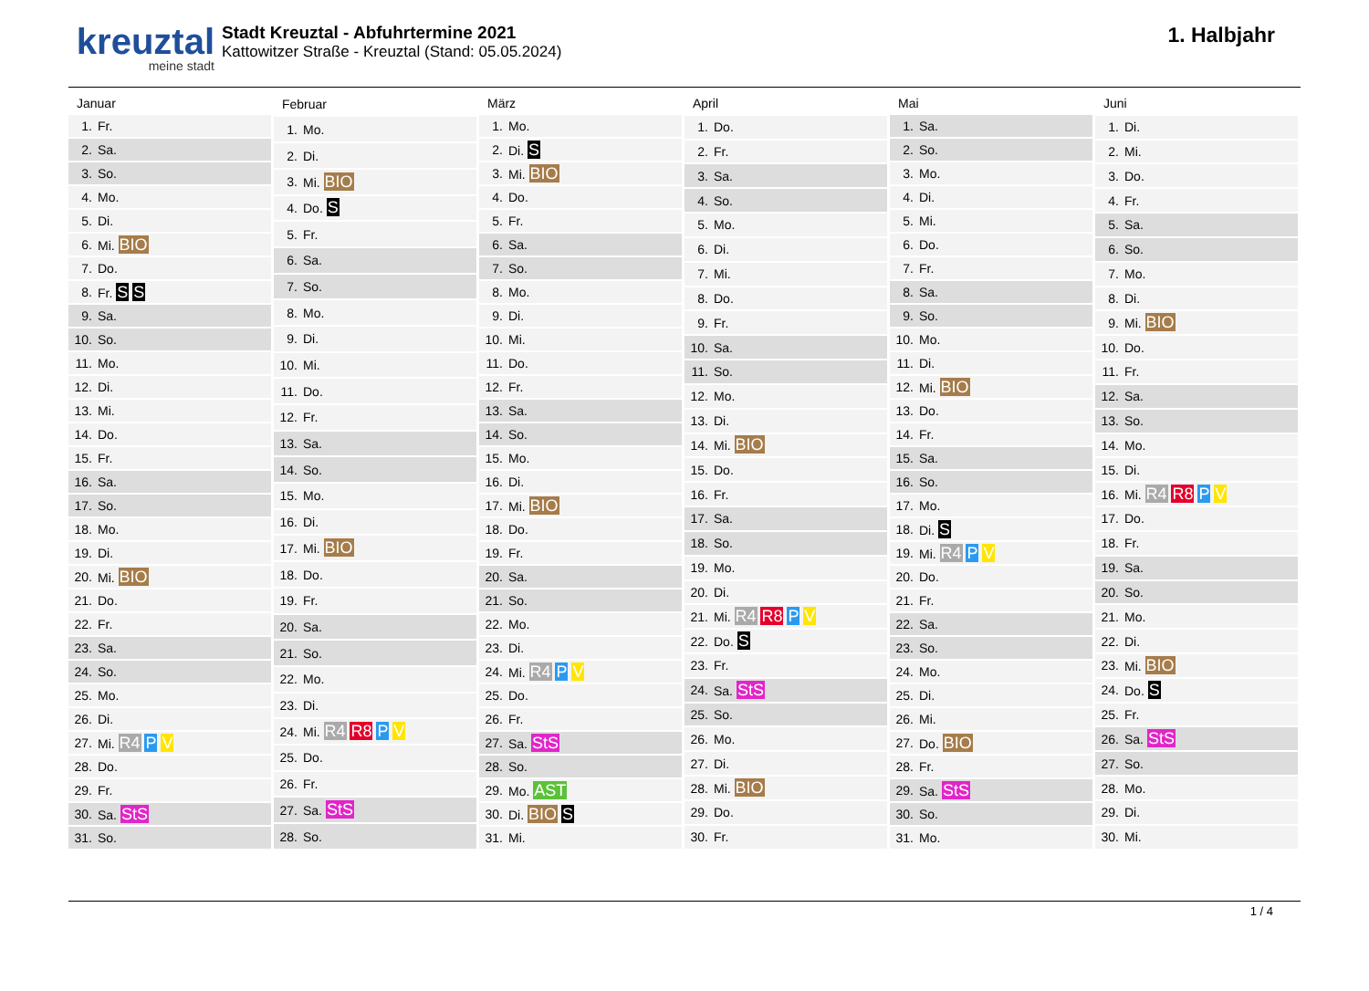kreuztal
meine stadt
Stadt Kreuztal - Abfuhrtermine 2021
Kattowitzer Straße - Kreuztal (Stand: 05.05.2024)
1. Halbjahr
| Januar | |
| --- | --- |
| 1. | Fr. |
| 2. | Sa. |
| 3. | So. |
| 4. | Mo. |
| 5. | Di. |
| 6. | Mi. BIO |
| 7. | Do. |
| 8. | Fr. S S |
| 9. | Sa. |
| 10. | So. |
| 11. | Mo. |
| 12. | Di. |
| 13. | Mi. |
| 14. | Do. |
| 15. | Fr. |
| 16. | Sa. |
| 17. | So. |
| 18. | Mo. |
| 19. | Di. |
| 20. | Mi. BIO |
| 21. | Do. |
| 22. | Fr. |
| 23. | Sa. |
| 24. | So. |
| 25. | Mo. |
| 26. | Di. |
| 27. | Mi. R4 P V |
| 28. | Do. |
| 29. | Fr. |
| 30. | Sa. StS |
| 31. | So. |
| Februar | |
| --- | --- |
| 1. | Mo. |
| 2. | Di. |
| 3. | Mi. BIO |
| 4. | Do. S |
| 5. | Fr. |
| 6. | Sa. |
| 7. | So. |
| 8. | Mo. |
| 9. | Di. |
| 10. | Mi. |
| 11. | Do. |
| 12. | Fr. |
| 13. | Sa. |
| 14. | So. |
| 15. | Mo. |
| 16. | Di. |
| 17. | Mi. BIO |
| 18. | Do. |
| 19. | Fr. |
| 20. | Sa. |
| 21. | So. |
| 22. | Mo. |
| 23. | Di. |
| 24. | Mi. R4 R8 P V |
| 25. | Do. |
| 26. | Fr. |
| 27. | Sa. StS |
| 28. | So. |
| März | |
| --- | --- |
| 1. | Mo. |
| 2. | Di. S |
| 3. | Mi. BIO |
| 4. | Do. |
| 5. | Fr. |
| 6. | Sa. |
| 7. | So. |
| 8. | Mo. |
| 9. | Di. |
| 10. | Mi. |
| 11. | Do. |
| 12. | Fr. |
| 13. | Sa. |
| 14. | So. |
| 15. | Mo. |
| 16. | Di. |
| 17. | Mi. BIO |
| 18. | Do. |
| 19. | Fr. |
| 20. | Sa. |
| 21. | So. |
| 22. | Mo. |
| 23. | Di. |
| 24. | Mi. R4 P V |
| 25. | Do. |
| 26. | Fr. |
| 27. | Sa. StS |
| 28. | So. |
| 29. | Mo. AST |
| 30. | Di. BIO S |
| 31. | Mi. |
| April | |
| --- | --- |
| 1. | Do. |
| 2. | Fr. |
| 3. | Sa. |
| 4. | So. |
| 5. | Mo. |
| 6. | Di. |
| 7. | Mi. |
| 8. | Do. |
| 9. | Fr. |
| 10. | Sa. |
| 11. | So. |
| 12. | Mo. |
| 13. | Di. |
| 14. | Mi. BIO |
| 15. | Do. |
| 16. | Fr. |
| 17. | Sa. |
| 18. | So. |
| 19. | Mo. |
| 20. | Di. |
| 21. | Mi. R4 R8 P V |
| 22. | Do. S |
| 23. | Fr. |
| 24. | Sa. StS |
| 25. | So. |
| 26. | Mo. |
| 27. | Di. |
| 28. | Mi. BIO |
| 29. | Do. |
| 30. | Fr. |
| Mai | |
| --- | --- |
| 1. | Sa. |
| 2. | So. |
| 3. | Mo. |
| 4. | Di. |
| 5. | Mi. |
| 6. | Do. |
| 7. | Fr. |
| 8. | Sa. |
| 9. | So. |
| 10. | Mo. |
| 11. | Di. |
| 12. | Mi. BIO |
| 13. | Do. |
| 14. | Fr. |
| 15. | Sa. |
| 16. | So. |
| 17. | Mo. |
| 18. | Di. S |
| 19. | Mi. R4 P V |
| 20. | Do. |
| 21. | Fr. |
| 22. | Sa. |
| 23. | So. |
| 24. | Mo. |
| 25. | Di. |
| 26. | Mi. |
| 27. | Do. BIO |
| 28. | Fr. |
| 29. | Sa. StS |
| 30. | So. |
| 31. | Mo. |
| Juni | |
| --- | --- |
| 1. | Di. |
| 2. | Mi. |
| 3. | Do. |
| 4. | Fr. |
| 5. | Sa. |
| 6. | So. |
| 7. | Mo. |
| 8. | Di. |
| 9. | Mi. BIO |
| 10. | Do. |
| 11. | Fr. |
| 12. | Sa. |
| 13. | So. |
| 14. | Mo. |
| 15. | Di. |
| 16. | Mi. R4 R8 P V |
| 17. | Do. |
| 18. | Fr. |
| 19. | Sa. |
| 20. | So. |
| 21. | Mo. |
| 22. | Di. |
| 23. | Mi. BIO |
| 24. | Do. S |
| 25. | Fr. |
| 26. | Sa. StS |
| 27. | So. |
| 28. | Mo. |
| 29. | Di. |
| 30. | Mi. |
1 / 4